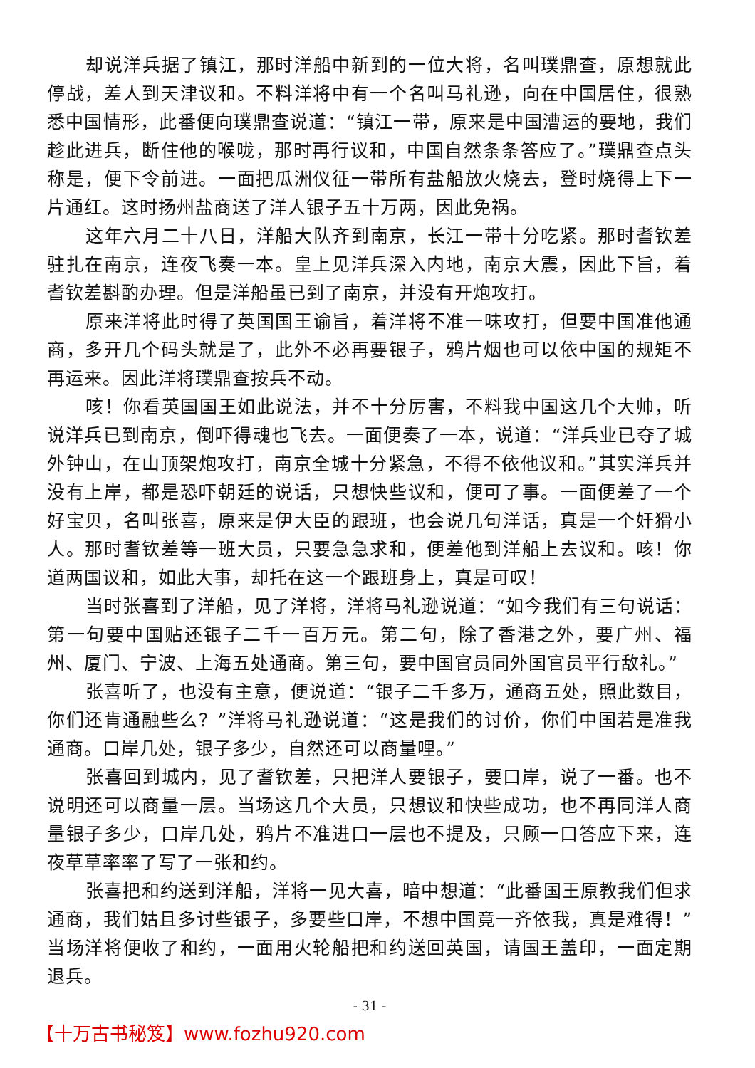却说洋兵据了镇江，那时洋船中新到的一位大将，名叫璞鼎查，原想就此停战，差人到天津议和。不料洋将中有一个名叫马礼逊，向在中国居住，很熟悉中国情形，此番便向璞鼎查说道：“镇江一带，原来是中国漕运的要地，我们趁此进兵，断住他的喉咙，那时再行议和，中国自然条条答应了。”璞鼎查点头称是，便下令前进。一面把瓜洲仪征一带所有盐船放火烧去，登时烧得上下一片通红。这时扬州盐商送了洋人银子五十万两，因此免祸。
这年六月二十八日，洋船大队齐到南京，长江一带十分吃紧。那时耆钦差驻扎在南京，连夜飞奏一本。皇上见洋兵深入内地，南京大震，因此下旨，着耆钦差斟酌办理。但是洋船虽已到了南京，并没有开炮攻打。
原来洋将此时得了英国国王谕旨，着洋将不准一味攻打，但要中国准他通商，多开几个码头就是了，此外不必再要银子，鸦片烟也可以依中国的规矩不再运来。因此洋将璞鼎查按兵不动。
咳！你看英国国王如此说法，并不十分厉害，不料我中国这几个大帅，听说洋兵已到南京，倒吓得魂也飞去。一面便奏了一本，说道：“洋兵业已夺了城外钟山，在山顶架炮攻打，南京全城十分紧急，不得不依他议和。”其实洋兵并没有上岸，都是恐吓朝廷的说话，只想快些议和，便可了事。一面便差了一个好宝贝，名叫张喜，原来是伊大臣的跟班，也会说几句洋话，真是一个奸猾小人。那时耆钦差等一班大员，只要急急求和，便差他到洋船上去议和。咳！你道两国议和，如此大事，却托在这一个跟班身上，真是可叹！
当时张喜到了洋船，见了洋将，洋将马礼逊说道：“如今我们有三句说话：第一句要中国贴还银子二千一百万元。第二句，除了香港之外，要广州、福州、厦门、宁波、上海五处通商。第三句，要中国官员同外国官员平行敌礼。”
张喜听了，也没有主意，便说道：“银子二千多万，通商五处，照此数目，你们还肯通融些么？”洋将马礼逊说道：“这是我们的讨价，你们中国若是准我通商。口岸几处，银子多少，自然还可以商量哩。”
张喜回到城内，见了耆钦差，只把洋人要银子，要口岸，说了一番。也不说明还可以商量一层。当场这几个大员，只想议和快些成功，也不再同洋人商量银子多少，口岸几处，鸦片不准进口一层也不提及，只顾一口答应下来，连夜草草率率了写了一张和约。
张喜把和约送到洋船，洋将一见大喜，暗中想道：“此番国王原教我们但求通商，我们姑且多讨些银子，多要些口岸，不想中国竟一齐依我，真是难得！”当场洋将便收了和约，一面用火轮船把和约送回英国，请国王盖印，一面定期退兵。
- 31 -
【十万古书秘笈】www.fozhu920.com